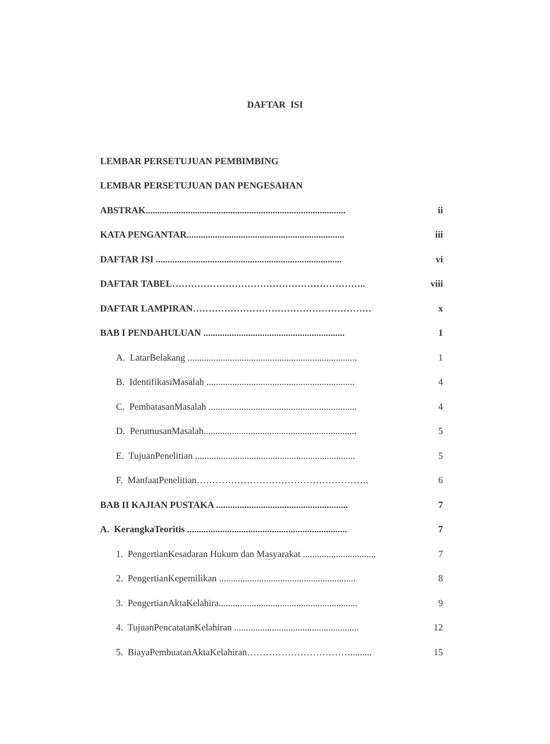DAFTAR ISI
LEMBAR PERSETUJUAN PEMBIMBING
LEMBAR PERSETUJUAN DAN PENGESAHAN
ABSTRAK..................................................................................... ii
KATA PENGANTAR................................................................... iii
DAFTAR ISI ............................................................................... vi
DAFTAR TABEL…………………………………………………….. viii
DAFTAR LAMPIRAN………………………………………………… x
BAB I PENDAHULUAN ............................................................ 1
A. LatarBelakang ........................................................................ 1
B. IdentifikasiMasalah ............................................................... 4
C. PembatasanMasalah ............................................................... 4
D. PerumusanMasalah................................................................. 5
E. TujuanPenelitian .................................................................... 5
F. ManfaatPenelitian………………………………………………. 6
BAB II KAJIAN PUSTAKA ........................................................ 7
A. KerangkaTeoritis .................................................................... 7
1. PengertianKesadaran Hukum dan Masyarakat ............................... 7
2. PengertianKepemilikan .......................................................... 8
3. PengertianAktaKelahira........................................................... 9
4. TujuanPencatatanKelahiran ..................................................... 12
5. BiayaPembuatanAktaKelahiran……………………………......... 15